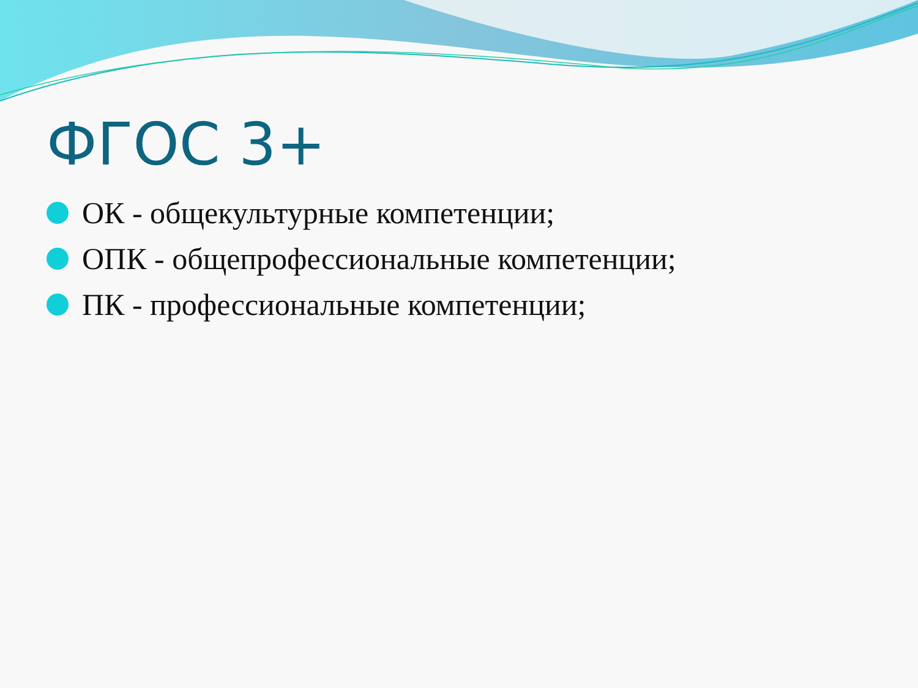ФГОС 3+
ОК - общекультурные компетенции;
ОПК - общепрофессиональные компетенции;
ПК - профессиональные компетенции;